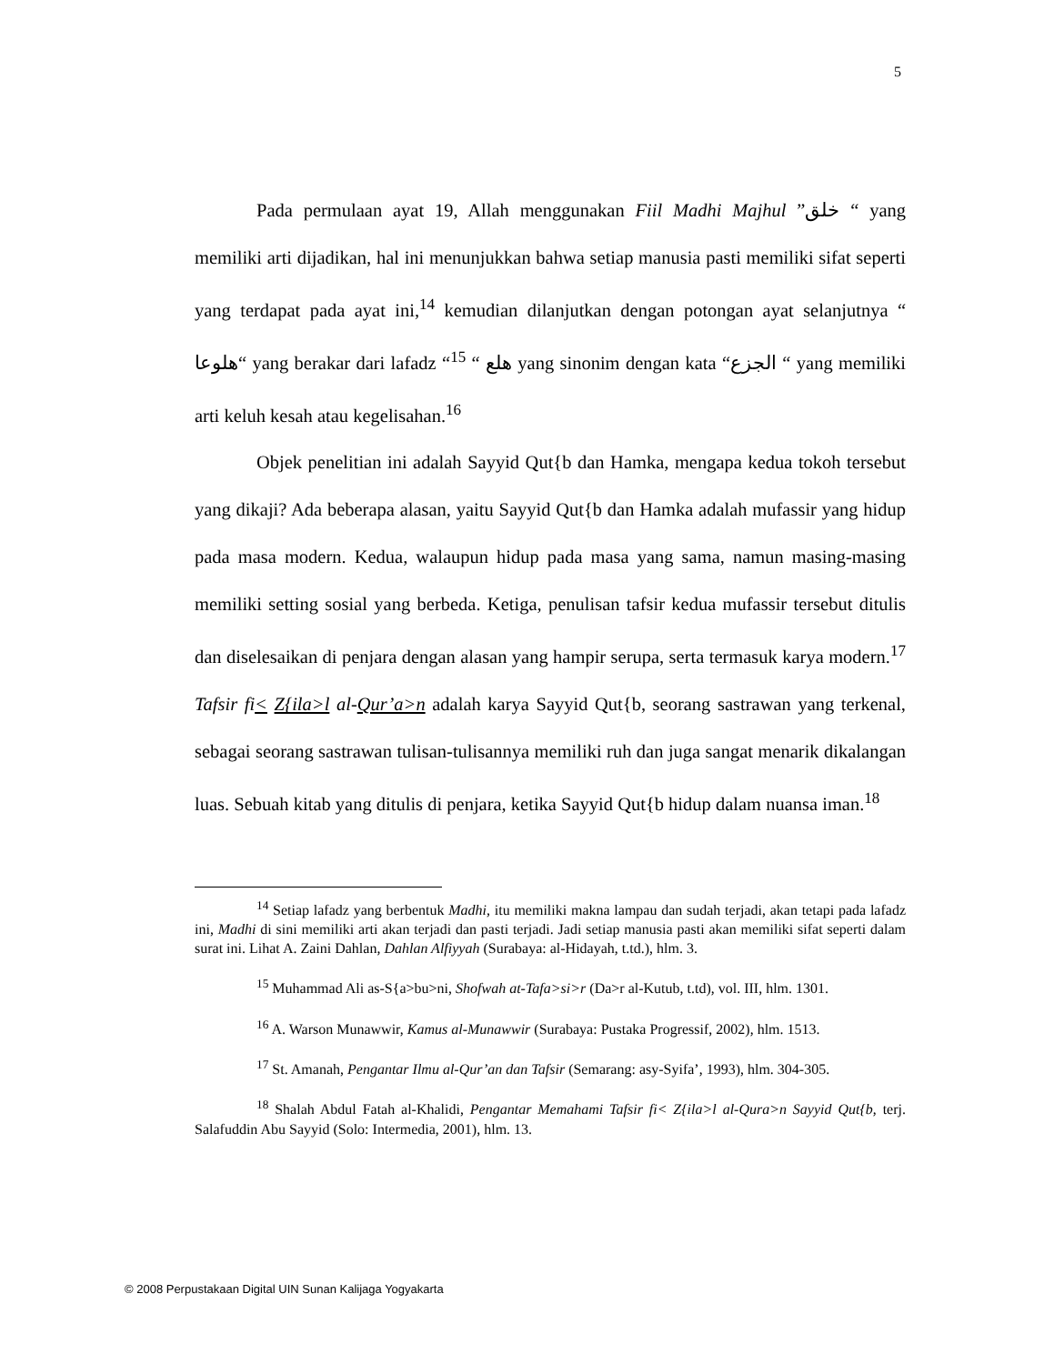5
Pada permulaan ayat 19, Allah menggunakan Fiil Madhi Majhul ”خلق “ yang memiliki arti dijadikan, hal ini menunjukkan bahwa setiap manusia pasti memiliki sifat seperti yang terdapat pada ayat ini,<sup>14</sup> kemudian dilanjutkan dengan potongan ayat selanjutnya “ هلوعا“ yang berakar dari lafadz “هلع “ <sup>15</sup> yang sinonim dengan kata “الجزع “ yang memiliki arti keluh kesah atau kegelisahan.<sup>16</sup>
Objek penelitian ini adalah Sayyid Qut{b dan Hamka, mengapa kedua tokoh tersebut yang dikaji? Ada beberapa alasan, yaitu Sayyid Qut{b dan Hamka adalah mufassir yang hidup pada masa modern. Kedua, walaupun hidup pada masa yang sama, namun masing-masing memiliki setting sosial yang berbeda. Ketiga, penulisan tafsir kedua mufassir tersebut ditulis dan diselesaikan di penjara dengan alasan yang hampir serupa, serta termasuk karya modern.<sup>17</sup> Tafsir fi< Z{ila>l al-Qur’a>n adalah karya Sayyid Qut{b, seorang sastrawan yang terkenal, sebagai seorang sastrawan tulisan-tulisannya memiliki ruh dan juga sangat menarik dikalangan luas. Sebuah kitab yang ditulis di penjara, ketika Sayyid Qut{b hidup dalam nuansa iman.<sup>18</sup>
<sup>14</sup> Setiap lafadz yang berbentuk Madhi, itu memiliki makna lampau dan sudah terjadi, akan tetapi pada lafadz ini, Madhi di sini memiliki arti akan terjadi dan pasti terjadi. Jadi setiap manusia pasti akan memiliki sifat seperti dalam surat ini. Lihat A. Zaini Dahlan, Dahlan Alfiyyah (Surabaya: al-Hidayah, t.td.), hlm. 3.
<sup>15</sup> Muhammad Ali as-S{a>bu>ni, Shofwah at-Tafa>si>r (Da>r al-Kutub, t.td), vol. III, hlm. 1301.
<sup>16</sup> A. Warson Munawwir, Kamus al-Munawwir (Surabaya: Pustaka Progressif, 2002), hlm. 1513.
<sup>17</sup> St. Amanah, Pengantar Ilmu al-Qur’an dan Tafsir (Semarang: asy-Syifa’, 1993), hlm. 304-305.
<sup>18</sup> Shalah Abdul Fatah al-Khalidi, Pengantar Memahami Tafsir fi< Z{ila>l al-Qura>n Sayyid Qut{b, terj. Salafuddin Abu Sayyid (Solo: Intermedia, 2001), hlm. 13.
© 2008 Perpustakaan Digital UIN Sunan Kalijaga Yogyakarta